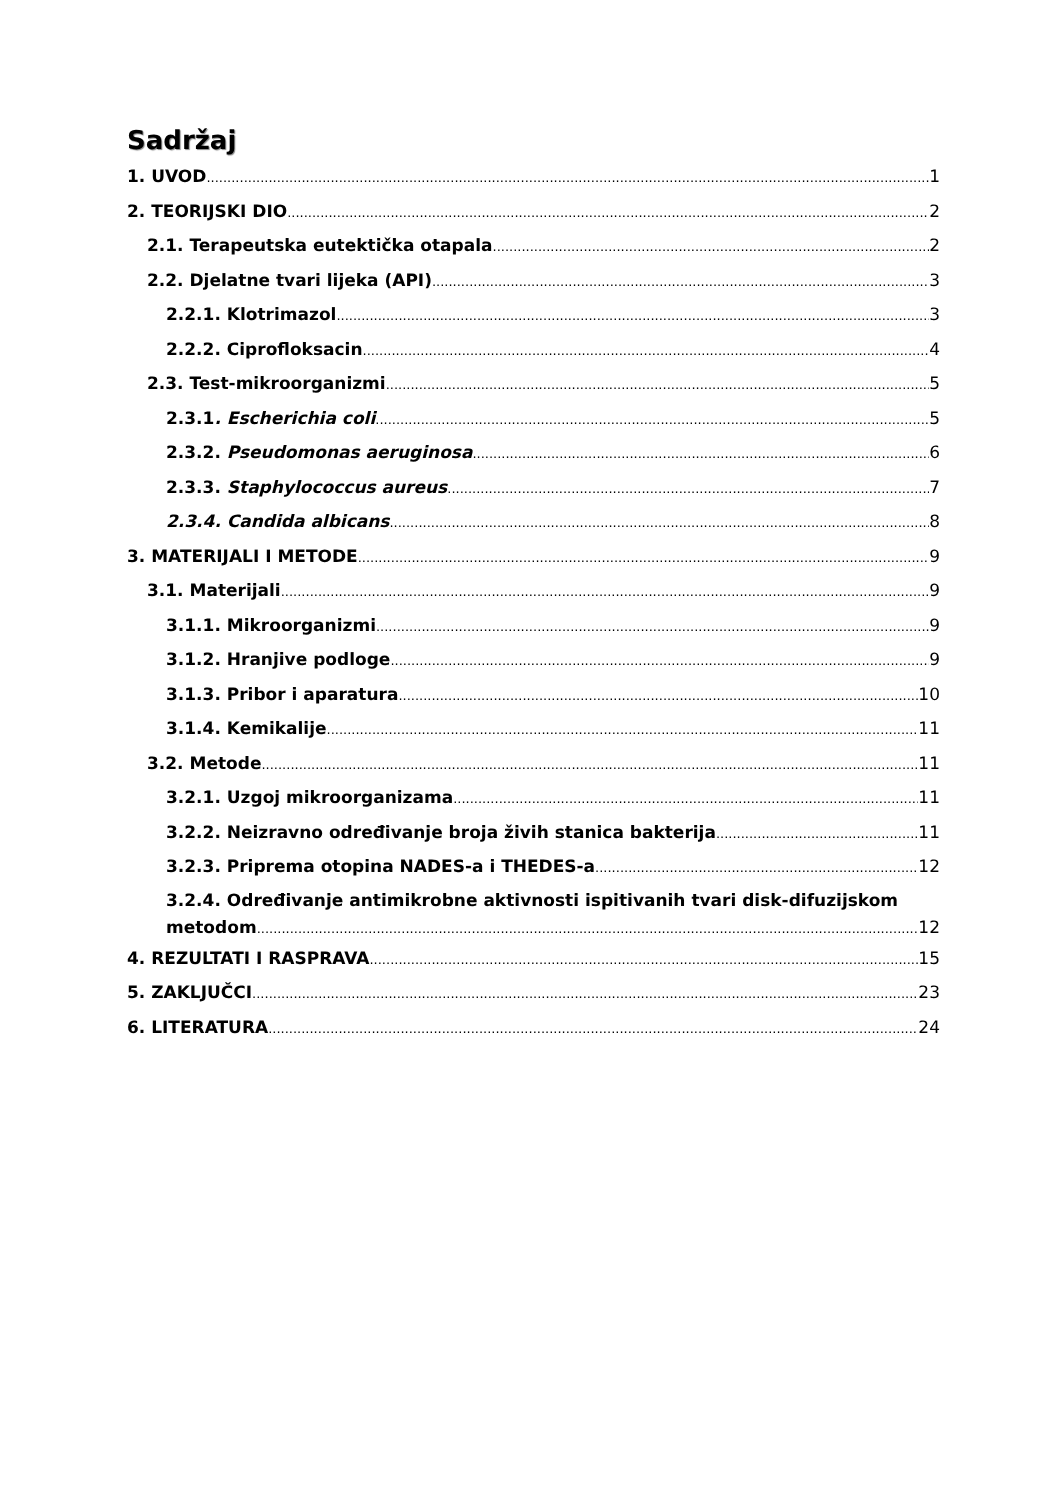Sadržaj
1. UVOD 1
2. TEORIJSKI DIO 2
2.1. Terapeutska eutektička otapala 2
2.2. Djelatne tvari lijeka (API) 3
2.2.1. Klotrimazol 3
2.2.2. Ciprofloksacin 4
2.3. Test-mikroorganizmi 5
2.3.1. Escherichia coli 5
2.3.2. Pseudomonas aeruginosa 6
2.3.3. Staphylococcus aureus 7
2.3.4. Candida albicans 8
3. MATERIJALI I METODE 9
3.1. Materijali 9
3.1.1. Mikroorganizmi 9
3.1.2. Hranjive podloge 9
3.1.3. Pribor i aparatura 10
3.1.4. Kemikalije 11
3.2. Metode 11
3.2.1. Uzgoj mikroorganizama 11
3.2.2. Neizravno određivanje broja živih stanica bakterija 11
3.2.3. Priprema otopina NADES-a i THEDES-a 12
3.2.4. Određivanje antimikrobne aktivnosti ispitivanih tvari disk-difuzijskom
metodom 12
4. REZULTATI I RASPRAVA 15
5. ZAKLJUČCI 23
6. LITERATURA 24